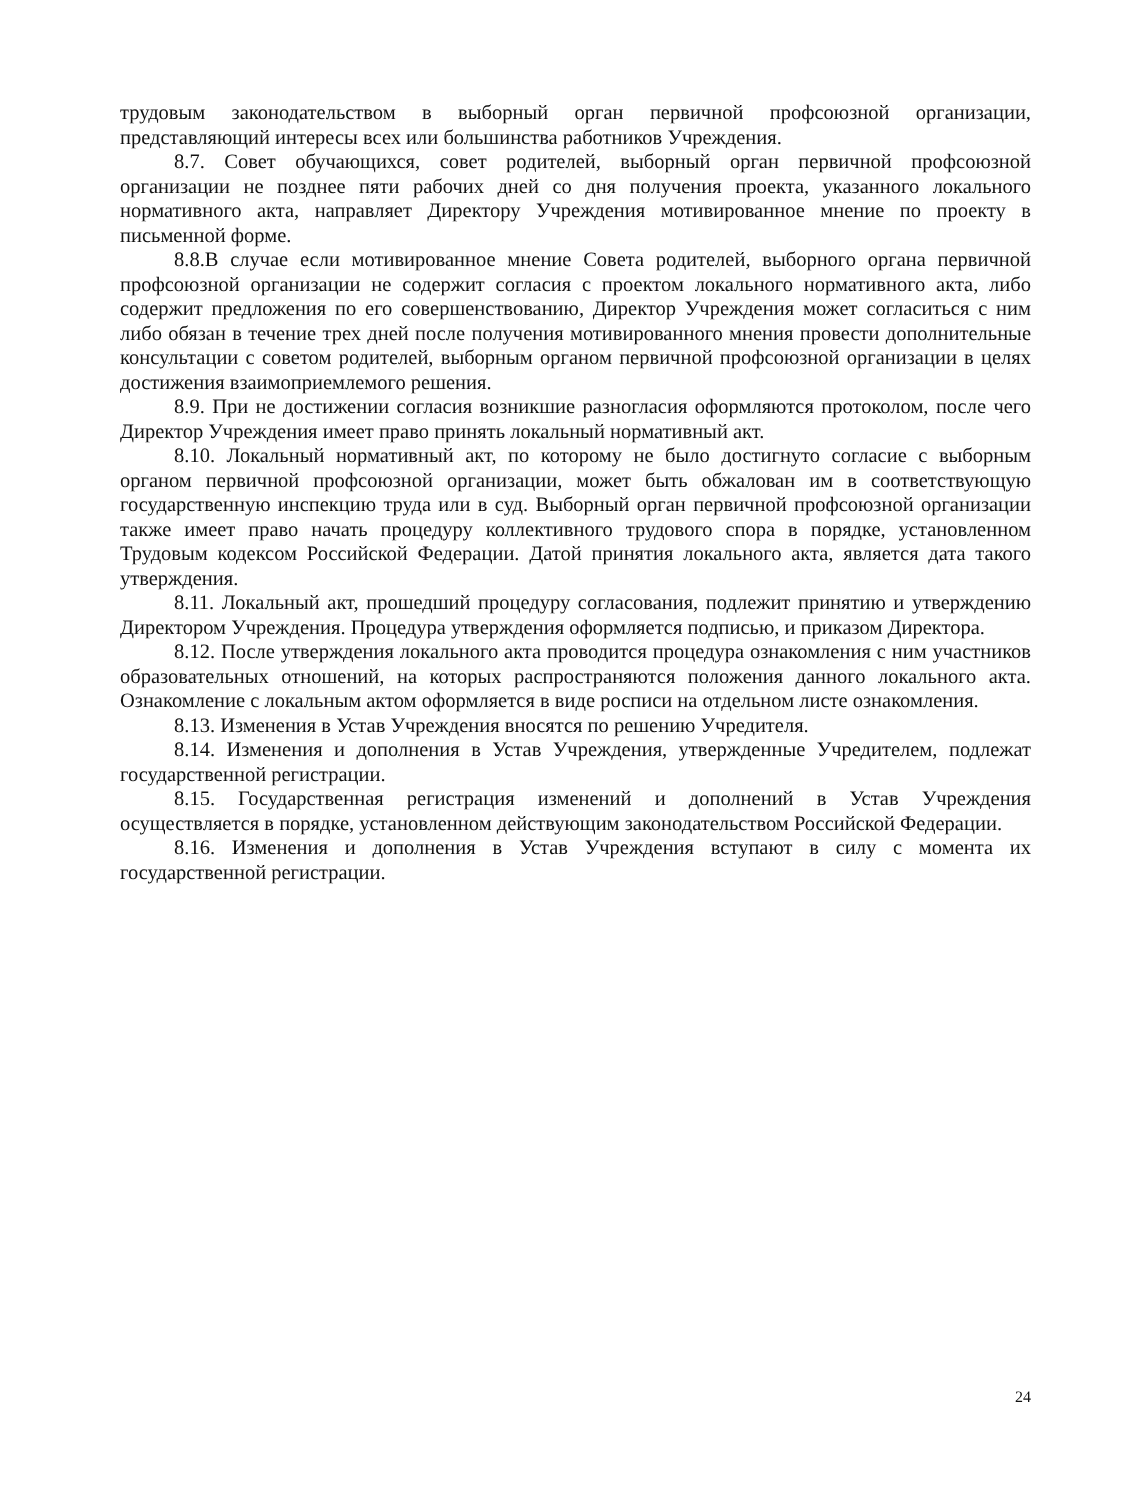трудовым законодательством в выборный орган первичной профсоюзной организации, представляющий интересы всех или большинства работников Учреждения.
8.7. Совет обучающихся, совет родителей, выборный орган первичной профсоюзной организации не позднее пяти рабочих дней со дня получения проекта, указанного локального нормативного акта, направляет Директору Учреждения мотивированное мнение по проекту в письменной форме.
8.8.В случае если мотивированное мнение Совета родителей, выборного органа первичной профсоюзной организации не содержит согласия с проектом локального нормативного акта, либо содержит предложения по его совершенствованию, Директор Учреждения может согласиться с ним либо обязан в течение трех дней после получения мотивированного мнения провести дополнительные консультации с советом родителей, выборным органом первичной профсоюзной организации в целях достижения взаимоприемлемого решения.
8.9. При не достижении согласия возникшие разногласия оформляются протоколом, после чего Директор Учреждения имеет право принять локальный нормативный акт.
8.10. Локальный нормативный акт, по которому не было достигнуто согласие с выборным органом первичной профсоюзной организации, может быть обжалован им в соответствующую государственную инспекцию труда или в суд. Выборный орган первичной профсоюзной организации также имеет право начать процедуру коллективного трудового спора в порядке, установленном Трудовым кодексом Российской Федерации. Датой принятия локального акта, является дата такого утверждения.
8.11. Локальный акт, прошедший процедуру согласования, подлежит принятию и утверждению Директором Учреждения. Процедура утверждения оформляется подписью, и приказом Директора.
8.12. После утверждения локального акта проводится процедура ознакомления с ним участников образовательных отношений, на которых распространяются положения данного локального акта. Ознакомление с локальным актом оформляется в виде росписи на отдельном листе ознакомления.
8.13. Изменения в Устав Учреждения вносятся по решению Учредителя.
8.14. Изменения и дополнения в Устав Учреждения, утвержденные Учредителем, подлежат государственной регистрации.
8.15. Государственная регистрация изменений и дополнений в Устав Учреждения осуществляется в порядке, установленном действующим законодательством Российской Федерации.
8.16. Изменения и дополнения в Устав Учреждения вступают в силу с момента их государственной регистрации.
24